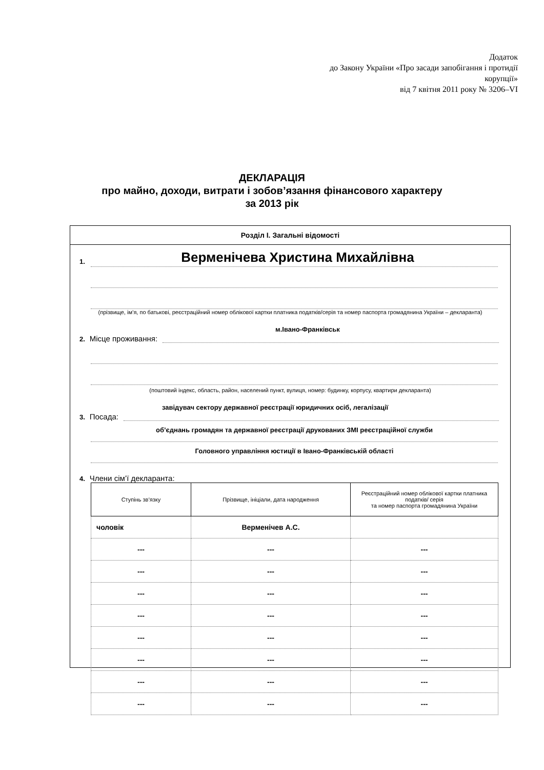Додаток
до Закону України «Про засади запобігання і протидії корупції»
від 7 квітня 2011 року № 3206–VI
ДЕКЛАРАЦІЯ
про майно, доходи, витрати і зобов’язання фінансового характеру
за 2013 рік
Розділ І. Загальні відомості
1. Верменічева Христина Михайлівна
(прізвище, ім’я, по батькові, реєстраційний номер облікової картки платника податків/серія та номер паспорта громадянина України – декларанта)
2. Місце проживання: м.Івано-Франківськ
(поштовий індекс, область, район, населений пункт, вулиця, номер: будинку, корпусу, квартири декларанта)
3. Посада: завідувач сектору державної реєстрації юридичних осіб, легалізації
об’єднань громадян та державної реєстрації друкованих ЗМІ реєстраційної служби
Головного управління юстиції в Івано-Франківській області
4. Члени сім’ї декларанта:
| Ступінь зв’язку | Прізвище, ініціали, дата народження | Реєстраційний номер облікової картки платника податків/ серія та номер паспорта громадянина України |
| --- | --- | --- |
| чоловік | Верменічев А.С. | |
| --- | --- | --- |
| --- | --- | --- |
| --- | --- | --- |
| --- | --- | --- |
| --- | --- | --- |
| --- | --- | --- |
| --- | --- | --- |
| --- | --- | --- |